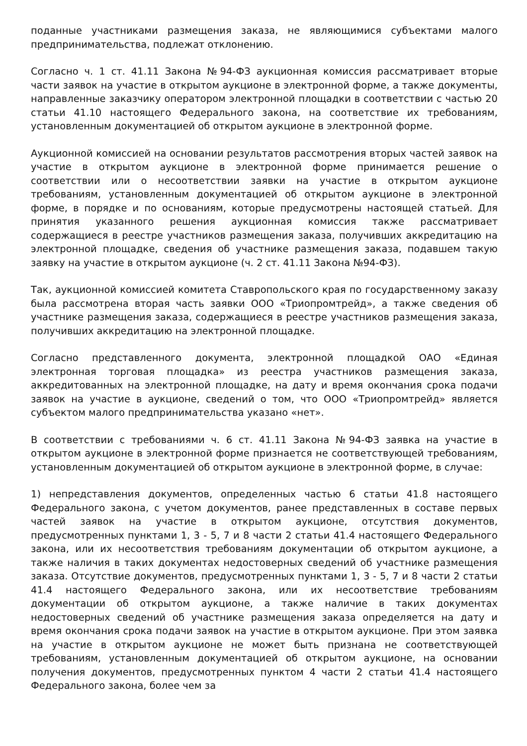поданные участниками размещения заказа, не являющимися субъектами малого предпринимательства, подлежат отклонению.
Согласно ч. 1 ст. 41.11 Закона №94-ФЗ аукционная комиссия рассматривает вторые части заявок на участие в открытом аукционе в электронной форме, а также документы, направленные заказчику оператором электронной площадки в соответствии с частью 20 статьи 41.10 настоящего Федерального закона, на соответствие их требованиям, установленным документацией об открытом аукционе в электронной форме.
Аукционной комиссией на основании результатов рассмотрения вторых частей заявок на участие в открытом аукционе в электронной форме принимается решение о соответствии или о несоответствии заявки на участие в открытом аукционе требованиям, установленным документацией об открытом аукционе в электронной форме, в порядке и по основаниям, которые предусмотрены настоящей статьей. Для принятия указанного решения аукционная комиссия также рассматривает содержащиеся в реестре участников размещения заказа, получивших аккредитацию на электронной площадке, сведения об участнике размещения заказа, подавшем такую заявку на участие в открытом аукционе (ч. 2 ст. 41.11 Закона №94-ФЗ).
Так, аукционной комиссией комитета Ставропольского края по государственному заказу была рассмотрена вторая часть заявки ООО «Триопромтрейд», а также сведения об участнике размещения заказа, содержащиеся в реестре участников размещения заказа, получивших аккредитацию на электронной площадке.
Согласно представленного документа, электронной площадкой ОАО «Единая электронная торговая площадка» из реестра участников размещения заказа, аккредитованных на электронной площадке, на дату и время окончания срока подачи заявок на участие в аукционе, сведений о том, что ООО «Триопромтрейд» является субъектом малого предпринимательства указано «нет».
В соответствии с требованиями ч. 6 ст. 41.11 Закона №94-ФЗ заявка на участие в открытом аукционе в электронной форме признается не соответствующей требованиям, установленным документацией об открытом аукционе в электронной форме, в случае:
1) непредставления документов, определенных частью 6 статьи 41.8 настоящего Федерального закона, с учетом документов, ранее представленных в составе первых частей заявок на участие в открытом аукционе, отсутствия документов, предусмотренных пунктами 1, 3 - 5, 7 и 8 части 2 статьи 41.4 настоящего Федерального закона, или их несоответствия требованиям документации об открытом аукционе, а также наличия в таких документах недостоверных сведений об участнике размещения заказа. Отсутствие документов, предусмотренных пунктами 1, 3 - 5, 7 и 8 части 2 статьи 41.4 настоящего Федерального закона, или их несоответствие требованиям документации об открытом аукционе, а также наличие в таких документах недостоверных сведений об участнике размещения заказа определяется на дату и время окончания срока подачи заявок на участие в открытом аукционе. При этом заявка на участие в открытом аукционе не может быть признана не соответствующей требованиям, установленным документацией об открытом аукционе, на основании получения документов, предусмотренных пунктом 4 части 2 статьи 41.4 настоящего Федерального закона, более чем за